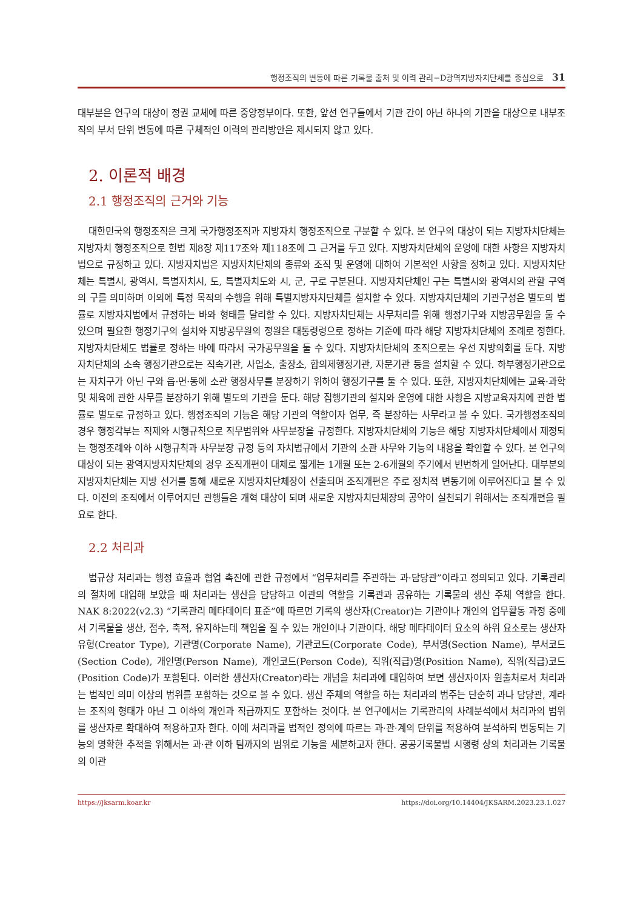행정조직의 변동에 따른 기록물 출처 및 이력 관리−D광역지방자치단체를 중심으로 31
대부분은 연구의 대상이 정권 교체에 따른 중앙정부이다. 또한, 앞선 연구들에서 기관 간이 아닌 하나의 기관을 대상으로 내부조직의 부서 단위 변동에 따른 구체적인 이력의 관리방안은 제시되지 않고 있다.
2. 이론적 배경
2.1 행정조직의 근거와 기능
대한민국의 행정조직은 크게 국가행정조직과 지방자치 행정조직으로 구분할 수 있다. 본 연구의 대상이 되는 지방자치단체는 지방자치 행정조직으로 헌법 제8장 제117조와 제118조에 그 근거를 두고 있다. 지방자치단체의 운영에 대한 사항은 지방자치법으로 규정하고 있다. 지방자치법은 지방자치단체의 종류와 조직 및 운영에 대하여 기본적인 사항을 정하고 있다. 지방자치단체는 특별시, 광역시, 특별자치시, 도, 특별자치도와 시, 군, 구로 구분된다. 지방자치단체인 구는 특별시와 광역시의 관할 구역의 구를 의미하며 이외에 특정 목적의 수행을 위해 특별지방자치단체를 설치할 수 있다. 지방자치단체의 기관구성은 별도의 법률로 지방자치법에서 규정하는 바와 형태를 달리할 수 있다. 지방자치단체는 사무처리를 위해 행정기구와 지방공무원을 둘 수 있으며 필요한 행정기구의 설치와 지방공무원의 정원은 대통령령으로 정하는 기준에 따라 해당 지방자치단체의 조례로 정한다. 지방자치단체도 법률로 정하는 바에 따라서 국가공무원을 둘 수 있다. 지방자치단체의 조직으로는 우선 지방의회를 둔다. 지방자치단체의 소속 행정기관으로는 직속기관, 사업소, 출장소, 합의제행정기관, 자문기관 등을 설치할 수 있다. 하부행정기관으로는 자치구가 아닌 구와 읍·면·동에 소관 행정사무를 분장하기 위하여 행정기구를 둘 수 있다. 또한, 지방자치단체에는 교육·과학 및 체육에 관한 사무를 분장하기 위해 별도의 기관을 둔다. 해당 집행기관의 설치와 운영에 대한 사항은 지방교육자치에 관한 법률로 별도로 규정하고 있다. 행정조직의 기능은 해당 기관의 역할이자 업무, 즉 분장하는 사무라고 볼 수 있다. 국가행정조직의 경우 행정각부는 직제와 시행규칙으로 직무범위와 사무분장을 규정한다. 지방자치단체의 기능은 해당 지방자치단체에서 제정되는 행정조례와 이하 시행규칙과 사무분장 규정 등의 자치법규에서 기관의 소관 사무와 기능의 내용을 확인할 수 있다. 본 연구의 대상이 되는 광역지방자치단체의 경우 조직개편이 대체로 짧게는 1개월 또는 2-6개월의 주기에서 빈번하게 일어난다. 대부분의 지방자치단체는 지방 선거를 통해 새로운 지방자치단체장이 선출되며 조직개편은 주로 정치적 변동기에 이루어진다고 볼 수 있다. 이전의 조직에서 이루어지던 관행들은 개혁 대상이 되며 새로운 지방자치단체장의 공약이 실천되기 위해서는 조직개편을 필요로 한다.
2.2 처리과
법규상 처리과는 행정 효율과 협업 촉진에 관한 규정에서 “업무처리를 주관하는 과·담당관”이라고 정의되고 있다. 기록관리의 절차에 대입해 보았을 때 처리과는 생산을 담당하고 이관의 역할을 기록관과 공유하는 기록물의 생산 주체 역할을 한다. NAK 8:2022(v2.3) “기록관리 메타데이터 표준”에 따르면 기록의 생산자(Creator)는 기관이나 개인의 업무활동 과정 중에서 기록물을 생산, 접수, 축적, 유지하는데 책임을 질 수 있는 개인이나 기관이다. 해당 메타데이터 요소의 하위 요소로는 생산자 유형(Creator Type), 기관명(Corporate Name), 기관코드(Corporate Code), 부서명(Section Name), 부서코드(Section Code), 개인명(Person Name), 개인코드(Person Code), 직위(직급)명(Position Name), 직위(직급)코드(Position Code)가 포함된다. 이러한 생산자(Creator)라는 개념을 처리과에 대입하여 보면 생산자이자 원출처로서 처리과는 법적인 의미 이상의 범위를 포함하는 것으로 볼 수 있다. 생산 주체의 역할을 하는 처리과의 범주는 단순히 과나 담당관, 계라는 조직의 형태가 아닌 그 이하의 개인과 직급까지도 포함하는 것이다. 본 연구에서는 기록관리의 사례분석에서 처리과의 범위를 생산자로 확대하여 적용하고자 한다. 이에 처리과를 법적인 정의에 따르는 과·관·계의 단위를 적용하여 분석하되 변동되는 기능의 명확한 추적을 위해서는 과·관 이하 팀까지의 범위로 기능을 세분하고자 한다. 공공기록물법 시행령 상의 처리과는 기록물의 이관
https://jksarm.koar.kr https://doi.org/10.14404/JKSARM.2023.23.1.027